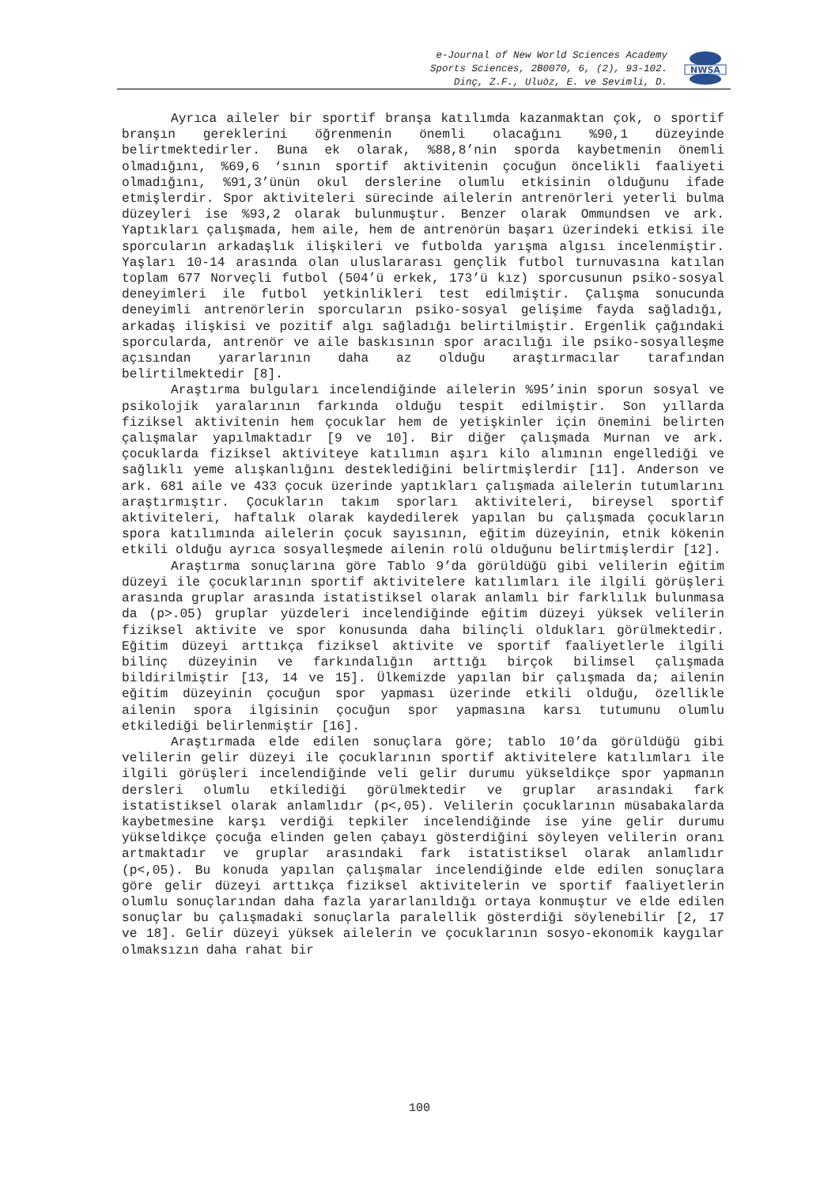e-Journal of New World Sciences Academy
Sports Sciences, 2B0070, 6, (2), 93-102.
Dinç, Z.F., Uluöz, E. ve Sevimli, D.
NWSA
Ayrıca aileler bir sportif branşa katılımda kazanmaktan çok, o sportif branşın gereklerini öğrenmenin önemli olacağını %90,1 düzeyinde belirtmektedirler. Buna ek olarak, %88,8’nin sporda kaybetmenin önemli olmadığını, %69,6 ‘sının sportif aktivitenin çocuğun öncelikli faaliyeti olmadığını, %91,3’ünün okul derslerine olumlu etkisinin olduğunu ifade etmişlerdir. Spor aktiviteleri sürecinde ailelerin antrenörleri yeterli bulma düzeyleri ise %93,2 olarak bulunmuştur. Benzer olarak Ommundsen ve ark. Yaptıkları çalışmada, hem aile, hem de antrenörün başarı üzerindeki etkisi ile sporcuların arkadaşlık ilişkileri ve futbolda yarışma algısı incelenmiştir. Yaşları 10-14 arasında olan uluslararası gençlik futbol turnuvasına katılan toplam 677 Norveçli futbol (504’ü erkek, 173’ü kız) sporcusunun psiko-sosyal deneyimleri ile futbol yetkinlikleri test edilmiştir. Çalışma sonucunda deneyimli antrenörlerin sporcuların psiko-sosyal gelişime fayda sağladığı, arkadaş ilişkisi ve pozitif algı sağladığı belirtilmiştir. Ergenlik çağındaki sporcularda, antrenör ve aile baskısının spor aracılığı ile psiko-sosyalleşme açısından yararlarının daha az olduğu araştırmacılar tarafından belirtilmektedir [8].
Araştırma bulguları incelendiğinde ailelerin %95’inin sporun sosyal ve psikolojik yaralarının farkında olduğu tespit edilmiştir. Son yıllarda fiziksel aktivitenin hem çocuklar hem de yetişkinler için önemini belirten çalışmalar yapılmaktadır [9 ve 10]. Bir diğer çalışmada Murnan ve ark. çocuklarda fiziksel aktiviteye katılımın aşırı kilo alımının engellediği ve sağlıklı yeme alışkanlığını desteklediğini belirtmişlerdir [11]. Anderson ve ark. 681 aile ve 433 çocuk üzerinde yaptıkları çalışmada ailelerin tutumlarını araştırmıştır. Çocukların takım sporları aktiviteleri, bireysel sportif aktiviteleri, haftalık olarak kaydedilerek yapılan bu çalışmada çocukların spora katılımında ailelerin çocuk sayısının, eğitim düzeyinin, etnik kökenin etkili olduğu ayrıca sosyalleşmede ailenin rolü olduğunu belirtmişlerdir [12].
Araştırma sonuçlarına göre Tablo 9’da görüldüğü gibi velilerin eğitim düzeyi ile çocuklarının sportif aktivitelere katılımları ile ilgili görüşleri arasında gruplar arasında istatistiksel olarak anlamlı bir farklılık bulunmasa da (p>.05) gruplar yüzdeleri incelendiğinde eğitim düzeyi yüksek velilerin fiziksel aktivite ve spor konusunda daha bilinçli oldukları görülmektedir. Eğitim düzeyi arttıkça fiziksel aktivite ve sportif faaliyetlerle ilgili bilinç düzeyinin ve farkındalığın arttığı birçok bilimsel çalışmada bildirilmiştir [13, 14 ve 15]. Ülkemizde yapılan bir çalışmada da; ailenin eğitim düzeyinin çocuğun spor yapması üzerinde etkili olduğu, özellikle ailenin spora ilgisinin çocuğun spor yapmasına karsı tutumunu olumlu etkilediği belirlenmiştir [16].
Araştırmada elde edilen sonuçlara göre; tablo 10’da görüldüğü gibi velilerin gelir düzeyi ile çocuklarının sportif aktivitelere katılımları ile ilgili görüşleri incelendiğinde veli gelir durumu yükseldikçe spor yapmanın dersleri olumlu etkilediği görülmektedir ve gruplar arasındaki fark istatistiksel olarak anlamlıdır (p<,05). Velilerin çocuklarının müsabakalarda kaybetmesine karşı verdiği tepkiler incelendiğinde ise yine gelir durumu yükseldikçe çocuğa elinden gelen çabayı gösterdiğini söyleyen velilerin oranı artmaktadır ve gruplar arasındaki fark istatistiksel olarak anlamlıdır (p<,05). Bu konuda yapılan çalışmalar incelendiğinde elde edilen sonuçlara göre gelir düzeyi arttıkça fiziksel aktivitelerin ve sportif faaliyetlerin olumlu sonuçlarından daha fazla yararlanıldığı ortaya konmuştur ve elde edilen sonuçlar bu çalışmadaki sonuçlarla paralellik gösterdiği söylenebilir [2, 17 ve 18]. Gelir düzeyi yüksek ailelerin ve çocuklarının sosyo-ekonomik kaygılar olmaksızın daha rahat bir
100